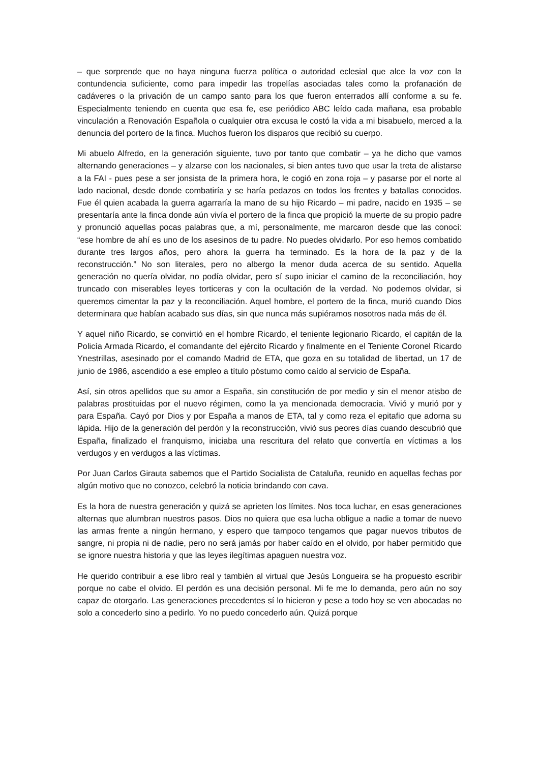– que sorprende que no haya ninguna fuerza política o autoridad eclesial que alce la voz con la contundencia suficiente, como para impedir las tropelías asociadas tales como la profanación de cadáveres o la privación de un campo santo para los que fueron enterrados allí conforme a su fe. Especialmente teniendo en cuenta que esa fe, ese periódico ABC leído cada mañana, esa probable vinculación a Renovación Española o cualquier otra excusa le costó la vida a mi bisabuelo, merced a la denuncia del portero de la finca. Muchos fueron los disparos que recibió su cuerpo.
Mi abuelo Alfredo, en la generación siguiente, tuvo por tanto que combatir – ya he dicho que vamos alternando generaciones – y alzarse con los nacionales, si bien antes tuvo que usar la treta de alistarse a la FAI - pues pese a ser jonsista de la primera hora, le cogió en zona roja – y pasarse por el norte al lado nacional, desde donde combatiría y se haría pedazos en todos los frentes y batallas conocidos. Fue él quien acabada la guerra agarraría la mano de su hijo Ricardo – mi padre, nacido en 1935 – se presentaría ante la finca donde aún vivía el portero de la finca que propició la muerte de su propio padre y pronunció aquellas pocas palabras que, a mí, personalmente, me marcaron desde que las conocí: “ese hombre de ahí es uno de los asesinos de tu padre. No puedes olvidarlo. Por eso hemos combatido durante tres largos años, pero ahora la guerra ha terminado. Es la hora de la paz y de la reconstrucción.” No son literales, pero no albergo la menor duda acerca de su sentido. Aquella generación no quería olvidar, no podía olvidar, pero sí supo iniciar el camino de la reconciliación, hoy truncado con miserables leyes torticeras y con la ocultación de la verdad. No podemos olvidar, si queremos cimentar la paz y la reconciliación. Aquel hombre, el portero de la finca, murió cuando Dios determinara que habían acabado sus días, sin que nunca más supiéramos nosotros nada más de él.
Y aquel niño Ricardo, se convirtió en el hombre Ricardo, el teniente legionario Ricardo, el capitán de la Policía Armada Ricardo, el comandante del ejército Ricardo y finalmente en el Teniente Coronel Ricardo Ynestrillas, asesinado por el comando Madrid de ETA, que goza en su totalidad de libertad, un 17 de junio de 1986, ascendido a ese empleo a título póstumo como caído al servicio de España.
Así, sin otros apellidos que su amor a España, sin constitución de por medio y sin el menor atisbo de palabras prostituidas por el nuevo régimen, como la ya mencionada democracia. Vivió y murió por y para España. Cayó por Dios y por España a manos de ETA, tal y como reza el epitafio que adorna su lápida. Hijo de la generación del perdón y la reconstrucción, vivió sus peores días cuando descubrió que España, finalizado el franquismo, iniciaba una rescritura del relato que convertía en víctimas a los verdugos y en verdugos a las víctimas.
Por Juan Carlos Girauta sabemos que el Partido Socialista de Cataluña, reunido en aquellas fechas por algún motivo que no conozco, celebró la noticia brindando con cava.
Es la hora de nuestra generación y quizá se aprieten los límites. Nos toca luchar, en esas generaciones alternas que alumbran nuestros pasos. Dios no quiera que esa lucha obligue a nadie a tomar de nuevo las armas frente a ningún hermano, y espero que tampoco tengamos que pagar nuevos tributos de sangre, ni propia ni de nadie, pero no será jamás por haber caído en el olvido, por haber permitido que se ignore nuestra historia y que las leyes ilegítimas apaguen nuestra voz.
He querido contribuir a ese libro real y también al virtual que Jesús Longueira se ha propuesto escribir porque no cabe el olvido. El perdón es una decisión personal. Mi fe me lo demanda, pero aún no soy capaz de otorgarlo. Las generaciones precedentes sí lo hicieron y pese a todo hoy se ven abocadas no solo a concederlo sino a pedirlo. Yo no puedo concederlo aún. Quizá porque